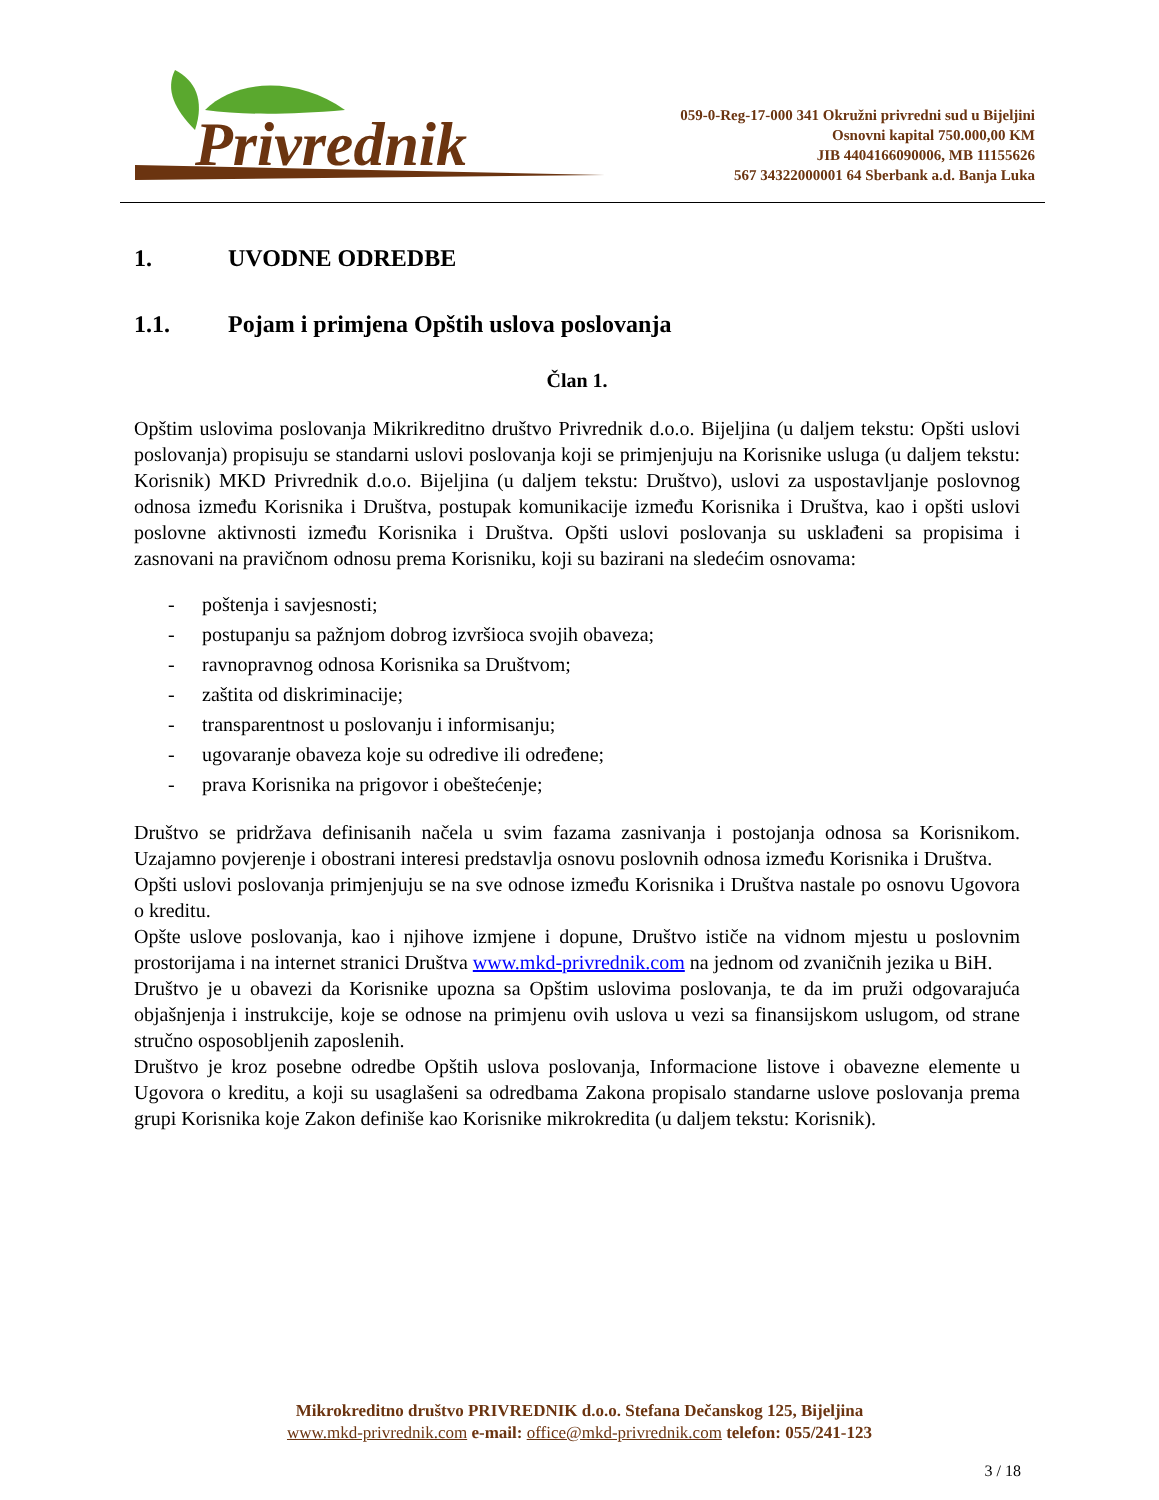Privrednik
059-0-Reg-17-000 341 Okružni privredni sud u Bijeljini
Osnovni kapital 750.000,00 KM
JIB 4404166090006, MB 11155626
567 34322000001 64 Sberbank a.d. Banja Luka
1. UVODNE ODREDBE
1.1. Pojam i primjena Opštih uslova poslovanja
Član 1.
Opštim uslovima poslovanja Mikrikreditno društvo Privrednik d.o.o. Bijeljina (u daljem tekstu: Opšti uslovi poslovanja) propisuju se standarni uslovi poslovanja koji se primjenjuju na Korisnike usluga (u daljem tekstu: Korisnik) MKD Privrednik d.o.o. Bijeljina (u daljem tekstu: Društvo), uslovi za uspostavljanje poslovnog odnosa između Korisnika i Društva, postupak komunikacije između Korisnika i Društva, kao i opšti uslovi poslovne aktivnosti između Korisnika i Društva. Opšti uslovi poslovanja su usklađeni sa propisima i zasnovani na pravičnom odnosu prema Korisniku, koji su bazirani na sledećim osnovama:
- poštenja i savjesnosti;
- postupanju sa pažnjom dobrog izvršioca svojih obaveza;
- ravnopravnog odnosa Korisnika sa Društvom;
- zaštita od diskriminacije;
- transparentnost u poslovanju i informisanju;
- ugovaranje obaveza koje su odredive ili određene;
- prava Korisnika na prigovor i obeštećenje;
Društvo se pridržava definisanih načela u svim fazama zasnivanja i postojanja odnosa sa Korisnikom. Uzajamno povjerenje i obostrani interesi predstavlja osnovu poslovnih odnosa između Korisnika i Društva.
Opšti uslovi poslovanja primjenjuju se na sve odnose između Korisnika i Društva nastale po osnovu Ugovora o kreditu.
Opšte uslove poslovanja, kao i njihove izmjene i dopune, Društvo ističe na vidnom mjestu u poslovnim prostorijama i na internet stranici Društva www.mkd-privrednik.com na jednom od zvaničnih jezika u BiH.
Društvo je u obavezi da Korisnike upozna sa Opštim uslovima poslovanja, te da im pruži odgovarajuća objašnjenja i instrukcije, koje se odnose na primjenu ovih uslova u vezi sa finansijskom uslugom, od strane stručno osposobljenih zaposlenih.
Društvo je kroz posebne odredbe Opštih uslova poslovanja, Informacione listove i obavezne elemente u Ugovora o kreditu, a koji su usaglašeni sa odredbama Zakona propisalo standarne uslove poslovanja prema grupi Korisnika koje Zakon definiše kao Korisnike mikrokredita (u daljem tekstu: Korisnik).
Mikrokreditno društvo PRIVREDNIK d.o.o. Stefana Dečanskog 125, Bijeljina
www.mkd-privrednik.com e-mail: office@mkd-privrednik.com telefon: 055/241-123
3 / 18